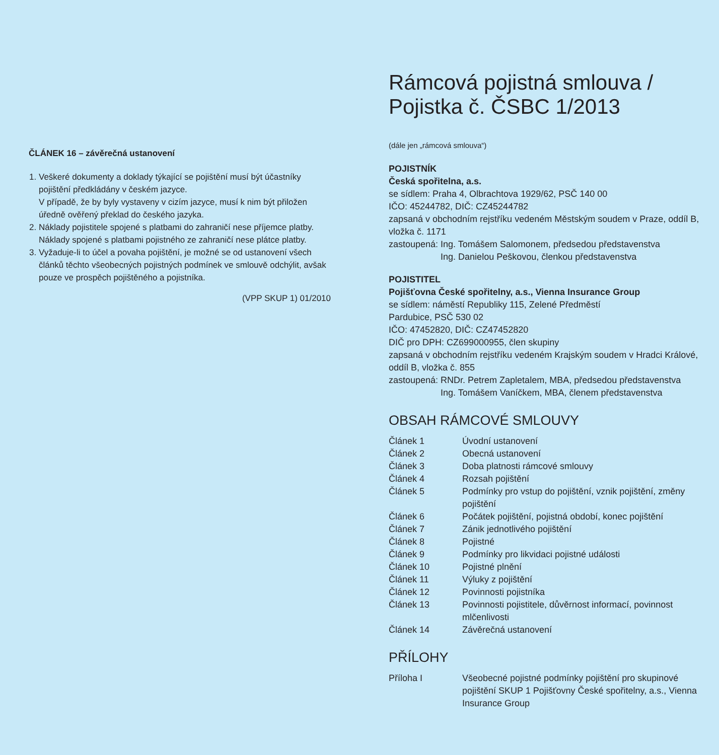ČLÁNEK 16 – závěrečná ustanovení
1. Veškeré dokumenty a doklady týkající se pojištění musí být účastníky pojištění předkládány v českém jazyce.
V případě, že by byly vystaveny v cizím jazyce, musí k nim být přiložen úředně ověřený překlad do českého jazyka.
2. Náklady pojistitele spojené s platbami do zahraničí nese příjemce platby. Náklady spojené s platbami pojistného ze zahraničí nese plátce platby.
3. Vyžaduje-li to účel a povaha pojištění, je možné se od ustanovení všech článků těchto všeobecných pojistných podmínek ve smlouvě odchýlit, avšak pouze ve prospěch pojištěného a pojistníka.
(VPP SKUP 1) 01/2010
Rámcová pojistná smlouva /
Pojistka č. ČSBC 1/2013
(dále jen „rámcová smlouva“)
POJISTNÍK
Česká spořitelna, a.s.
se sídlem: Praha 4, Olbrachtova 1929/62, PSČ 140 00
IČO: 45244782, DIČ: CZ45244782
zapsaná v obchodním rejstříku vedeném Městským soudem v Praze, oddíl B, vložka č. 1171
| zastoupená: | Ing. Tomášem Salomonem, předsedou představenstva Ing. Danielou Peškovou, členkou představenstva |
POJISTITEL
Pojišťovna České spořitelny, a.s., Vienna Insurance Group
se sídlem: náměstí Republiky 115, Zelené Předměstí
Pardubice, PSČ 530 02
IČO: 47452820, DIČ: CZ47452820
DIČ pro DPH: CZ699000955, člen skupiny
zapsaná v obchodním rejstříku vedeném Krajským soudem v Hradci Králové, oddíl B, vložka č. 855
| zastoupená: | RNDr. Petrem Zapletalem, MBA, předsedou představenstva Ing. Tomášem Vaníčkem, MBA, členem představenstva |
OBSAH RÁMCOVÉ SMLOUVY
| Článek 1 | Úvodní ustanovení |
| Článek 2 | Obecná ustanovení |
| Článek 3 | Doba platnosti rámcové smlouvy |
| Článek 4 | Rozsah pojištění |
| Článek 5 | Podmínky pro vstup do pojištění, vznik pojištění, změny pojištění |
| Článek 6 | Počátek pojištění, pojistná období, konec pojištění |
| Článek 7 | Zánik jednotlivého pojištění |
| Článek 8 | Pojistné |
| Článek 9 | Podmínky pro likvidaci pojistné události |
| Článek 10 | Pojistné plnění |
| Článek 11 | Výluky z pojištění |
| Článek 12 | Povinnosti pojistníka |
| Článek 13 | Povinnosti pojistitele, důvěrnost informací, povinnost mlčenlivosti |
| Článek 14 | Závěrečná ustanovení |
PŘÍLOHY
| Příloha I | Všeobecné pojistné podmínky pojištění pro skupinové pojištění SKUP 1 Pojišťovny České spořitelny, a.s., Vienna Insurance Group |